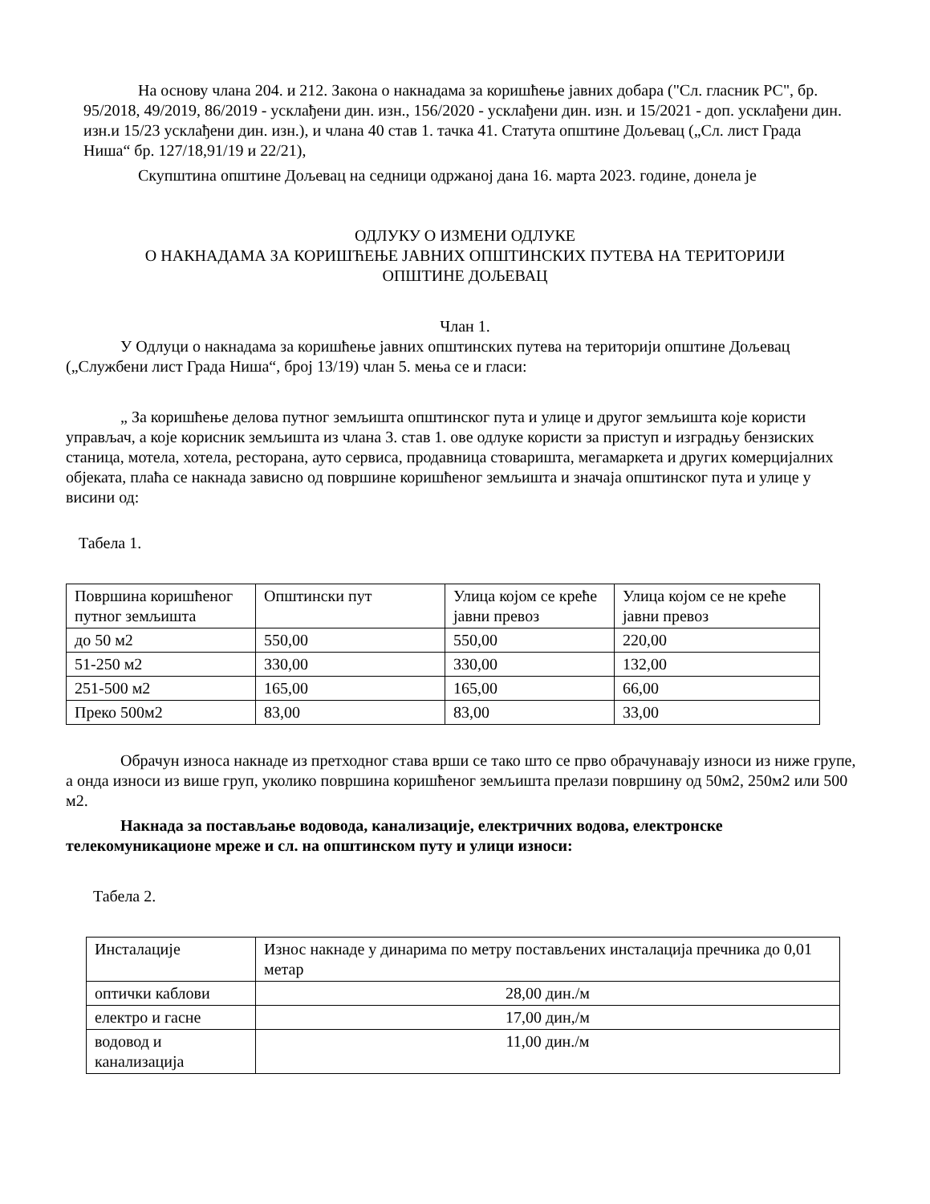На основу члана 204. и 212. Закона о накнадама за коришћење јавних добара ("Сл. гласник РС", бр. 95/2018, 49/2019, 86/2019 - усклађени дин. изн., 156/2020 - усклађени дин. изн. и 15/2021 - доп. усклађени дин. изн.и 15/23 усклађени дин. изн.), и члана 40 став 1. тачка 41. Статута општине Дољевац („Сл. лист Града Ниша“ бр. 127/18,91/19 и 22/21),
Скупштина општине Дољевац на седници одржаној дана 16. марта 2023. године, донела је
ОДЛУКУ О ИЗМЕНИ ОДЛУКЕ
О НАКНАДАМА ЗА КОРИШЋЕЊЕ ЈАВНИХ ОПШТИНСКИХ ПУТЕВА НА ТЕРИТОРИЈИ
ОПШТИНЕ ДОЉЕВАЦ
Члан 1.
У Одлуци о накнадама за коришћење јавних општинских путева на територији општине Дољевац („Службени лист Града Ниша“, број 13/19) члан 5. мења се и гласи:
„ За коришћење делова путног земљишта општинског пута и улице и другог земљишта које користи управљач, а које корисник земљишта из члана 3. став 1. ове одлуке користи за приступ и изградњу бензиских станица, мотела, хотела, ресторана, ауто сервиса, продавница стоваришта, мегамаркета и других комерцијалних објеката, плаћа се накнада зависно од површине коришћеног земљишта и значаја општинског пута и улице у висини од:
Табела 1.
| Површина коришћеног путног земљишта | Општински пут | Улица којом се креће јавни превоз | Улица којом се не креће јавни превоз |
| до 50 м2 | 550,00 | 550,00 | 220,00 |
| 51-250 м2 | 330,00 | 330,00 | 132,00 |
| 251-500 м2 | 165,00 | 165,00 | 66,00 |
| Преко 500м2 | 83,00 | 83,00 | 33,00 |
Обрачун износа накнаде из претходног става врши се тако што се прво обрачунавају износи из ниже групе, а онда износи из више груп, уколико површина коришћеног земљишта прелази површину од 50м2, 250м2 или 500 м2.
Накнада за постављање водовода, канализације, електричних водова, електронске телекомуникационе мреже и сл. на општинском путу и улици износи:
Табела 2.
| Инсталације | Износ накнаде у динарима по метру постављених инсталација пречника до 0,01 метар |
| оптички каблови | 28,00 дин./м |
| електро и гасне | 17,00 дин,/м |
| водовод и канализација | 11,00 дин./м |